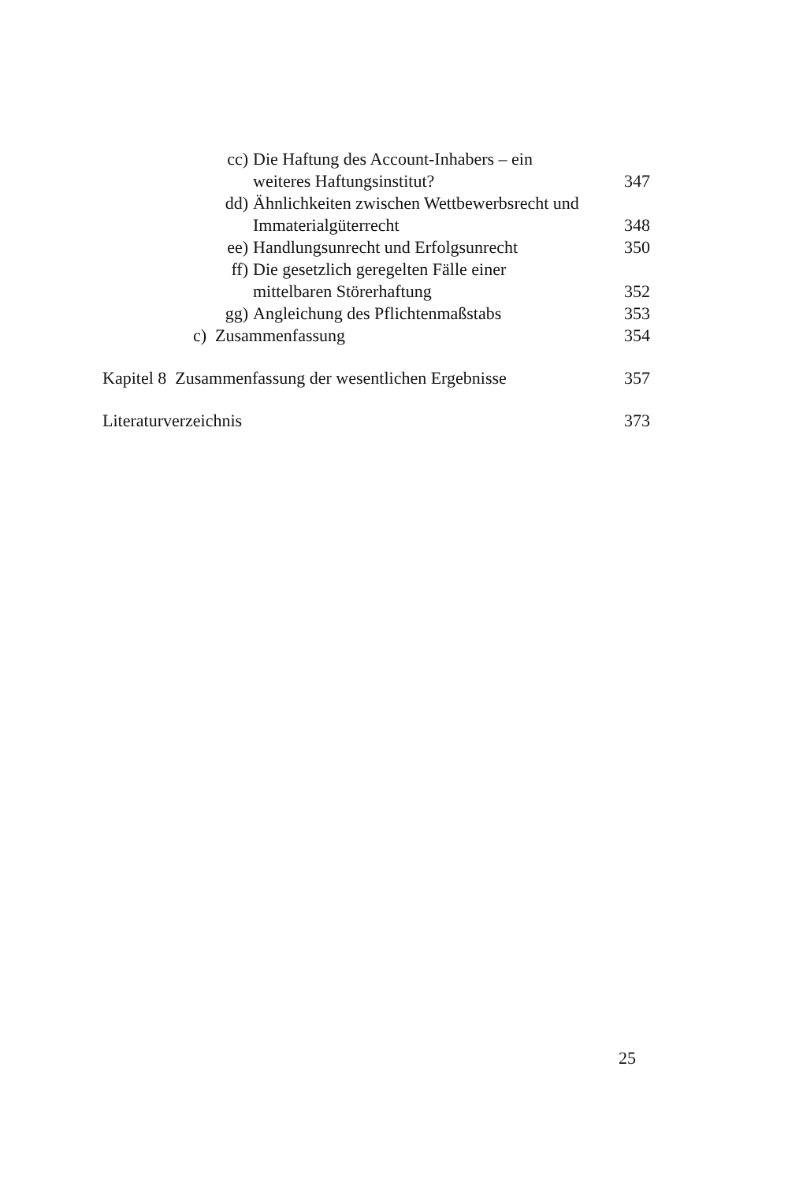| | cc) | Die Haftung des Account-Inhabers – ein weiteres Haftungsinstitut? | 347 |
| | dd) | Ähnlichkeiten zwischen Wettbewerbsrecht und Immaterialgüterrecht | 348 |
| | ee) | Handlungsunrecht und Erfolgsunrecht | 350 |
| | ff) | Die gesetzlich geregelten Fälle einer mittelbaren Störerhaftung | 352 |
| | gg) | Angleichung des Pflichtenmaßstabs | 353 |
| c) Zusammenfassung | | | 354 |
| Kapitel 8 Zusammenfassung der wesentlichen Ergebnisse | | | 357 |
| Literaturverzeichnis | | | 373 |
25